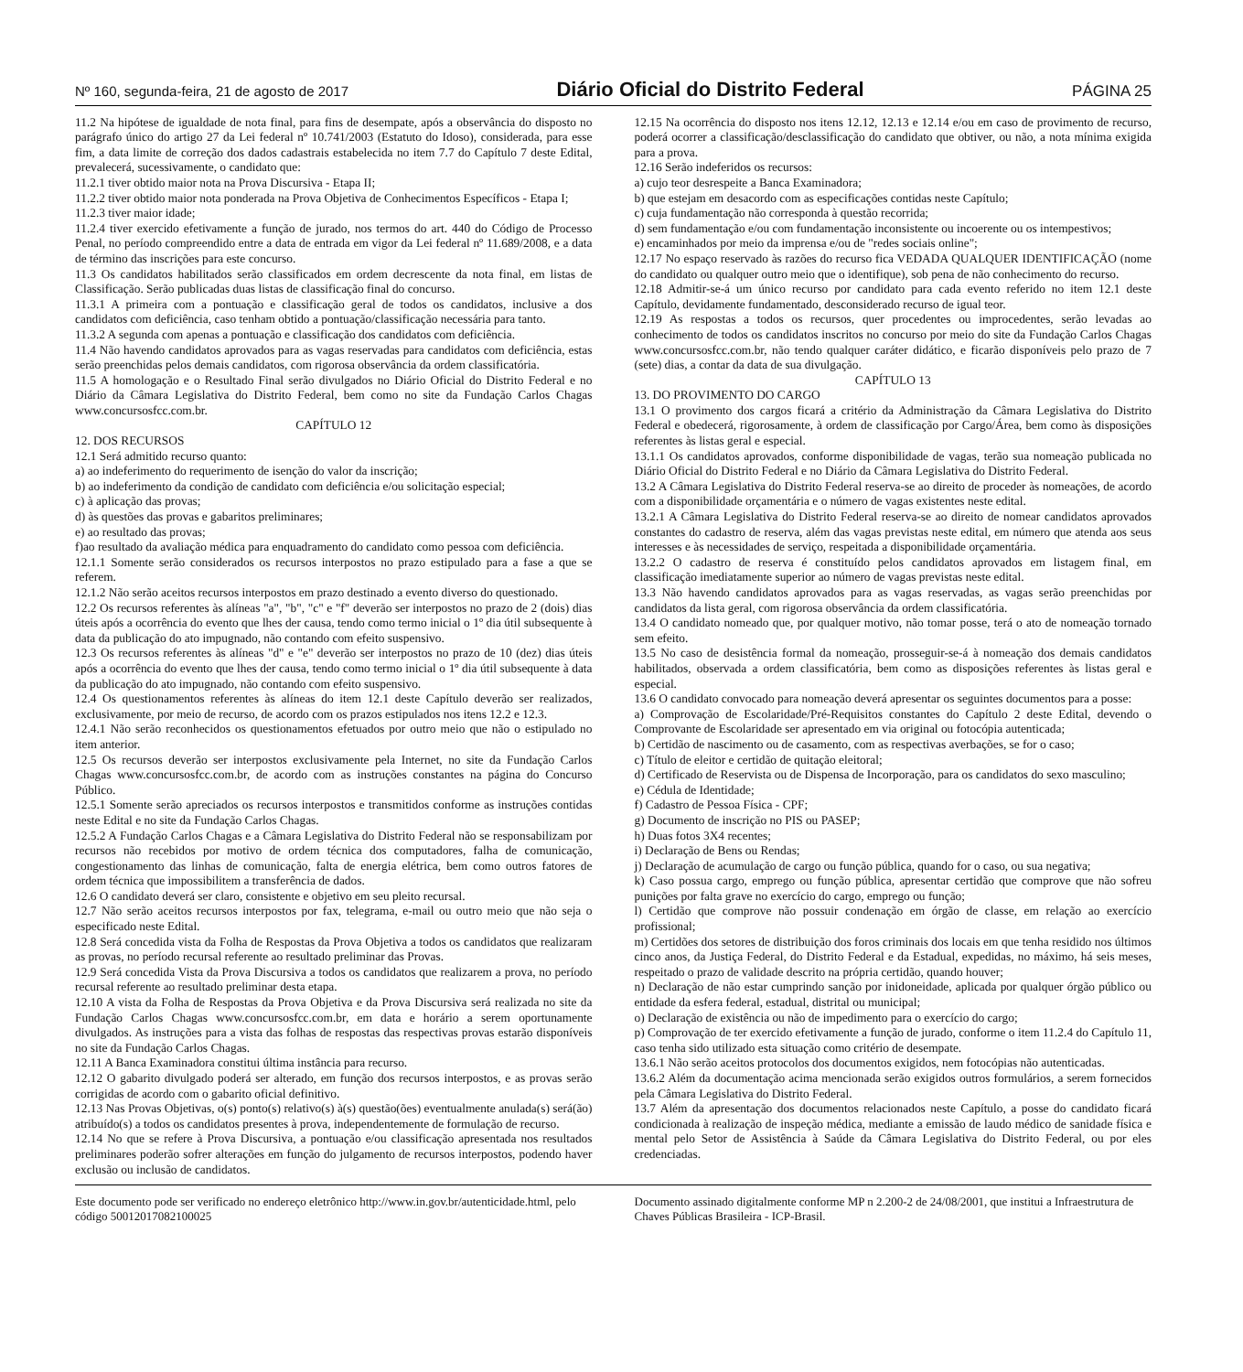Nº 160, segunda-feira, 21 de agosto de 2017 Diário Oficial do Distrito Federal PÁGINA 25
11.2 Na hipótese de igualdade de nota final, para fins de desempate, após a observância do disposto no parágrafo único do artigo 27 da Lei federal nº 10.741/2003 (Estatuto do Idoso), considerada, para esse fim, a data limite de correção dos dados cadastrais estabelecida no item 7.7 do Capítulo 7 deste Edital, prevalecerá, sucessivamente, o candidato que:
11.2.1 tiver obtido maior nota na Prova Discursiva - Etapa II;
11.2.2 tiver obtido maior nota ponderada na Prova Objetiva de Conhecimentos Específicos - Etapa I;
11.2.3 tiver maior idade;
11.2.4 tiver exercido efetivamente a função de jurado, nos termos do art. 440 do Código de Processo Penal, no período compreendido entre a data de entrada em vigor da Lei federal nº 11.689/2008, e a data de término das inscrições para este concurso.
11.3 Os candidatos habilitados serão classificados em ordem decrescente da nota final, em listas de Classificação. Serão publicadas duas listas de classificação final do concurso.
11.3.1 A primeira com a pontuação e classificação geral de todos os candidatos, inclusive a dos candidatos com deficiência, caso tenham obtido a pontuação/classificação necessária para tanto.
11.3.2 A segunda com apenas a pontuação e classificação dos candidatos com deficiência.
11.4 Não havendo candidatos aprovados para as vagas reservadas para candidatos com deficiência, estas serão preenchidas pelos demais candidatos, com rigorosa observância da ordem classificatória.
11.5 A homologação e o Resultado Final serão divulgados no Diário Oficial do Distrito Federal e no Diário da Câmara Legislativa do Distrito Federal, bem como no site da Fundação Carlos Chagas www.concursosfcc.com.br.
CAPÍTULO 12
12. DOS RECURSOS
12.1 Será admitido recurso quanto:
a) ao indeferimento do requerimento de isenção do valor da inscrição;
b) ao indeferimento da condição de candidato com deficiência e/ou solicitação especial;
c) à aplicação das provas;
d) às questões das provas e gabaritos preliminares;
e) ao resultado das provas;
f)ao resultado da avaliação médica para enquadramento do candidato como pessoa com deficiência.
12.1.1 Somente serão considerados os recursos interpostos no prazo estipulado para a fase a que se referem.
12.1.2 Não serão aceitos recursos interpostos em prazo destinado a evento diverso do questionado.
12.2 Os recursos referentes às alíneas "a", "b", "c" e "f" deverão ser interpostos no prazo de 2 (dois) dias úteis após a ocorrência do evento que lhes der causa, tendo como termo inicial o 1º dia útil subsequente à data da publicação do ato impugnado, não contando com efeito suspensivo.
12.3 Os recursos referentes às alíneas "d" e "e" deverão ser interpostos no prazo de 10 (dez) dias úteis após a ocorrência do evento que lhes der causa, tendo como termo inicial o 1º dia útil subsequente à data da publicação do ato impugnado, não contando com efeito suspensivo.
12.4 Os questionamentos referentes às alíneas do item 12.1 deste Capítulo deverão ser realizados, exclusivamente, por meio de recurso, de acordo com os prazos estipulados nos itens 12.2 e 12.3.
12.4.1 Não serão reconhecidos os questionamentos efetuados por outro meio que não o estipulado no item anterior.
12.5 Os recursos deverão ser interpostos exclusivamente pela Internet, no site da Fundação Carlos Chagas www.concursosfcc.com.br, de acordo com as instruções constantes na página do Concurso Público.
12.5.1 Somente serão apreciados os recursos interpostos e transmitidos conforme as instruções contidas neste Edital e no site da Fundação Carlos Chagas.
12.5.2 A Fundação Carlos Chagas e a Câmara Legislativa do Distrito Federal não se responsabilizam por recursos não recebidos por motivo de ordem técnica dos computadores, falha de comunicação, congestionamento das linhas de comunicação, falta de energia elétrica, bem como outros fatores de ordem técnica que impossibilitem a transferência de dados.
12.6 O candidato deverá ser claro, consistente e objetivo em seu pleito recursal.
12.7 Não serão aceitos recursos interpostos por fax, telegrama, e-mail ou outro meio que não seja o especificado neste Edital.
12.8 Será concedida vista da Folha de Respostas da Prova Objetiva a todos os candidatos que realizaram as provas, no período recursal referente ao resultado preliminar das Provas.
12.9 Será concedida Vista da Prova Discursiva a todos os candidatos que realizarem a prova, no período recursal referente ao resultado preliminar desta etapa.
12.10 A vista da Folha de Respostas da Prova Objetiva e da Prova Discursiva será realizada no site da Fundação Carlos Chagas www.concursosfcc.com.br, em data e horário a serem oportunamente divulgados. As instruções para a vista das folhas de respostas das respectivas provas estarão disponíveis no site da Fundação Carlos Chagas.
12.11 A Banca Examinadora constitui última instância para recurso.
12.12 O gabarito divulgado poderá ser alterado, em função dos recursos interpostos, e as provas serão corrigidas de acordo com o gabarito oficial definitivo.
12.13 Nas Provas Objetivas, o(s) ponto(s) relativo(s) à(s) questão(ões) eventualmente anulada(s) será(ão) atribuído(s) a todos os candidatos presentes à prova, independentemente de formulação de recurso.
12.14 No que se refere à Prova Discursiva, a pontuação e/ou classificação apresentada nos resultados preliminares poderão sofrer alterações em função do julgamento de recursos interpostos, podendo haver exclusão ou inclusão de candidatos.
12.15 Na ocorrência do disposto nos itens 12.12, 12.13 e 12.14 e/ou em caso de provimento de recurso, poderá ocorrer a classificação/desclassificação do candidato que obtiver, ou não, a nota mínima exigida para a prova.
12.16 Serão indeferidos os recursos:
a) cujo teor desrespeite a Banca Examinadora;
b) que estejam em desacordo com as especificações contidas neste Capítulo;
c) cuja fundamentação não corresponda à questão recorrida;
d) sem fundamentação e/ou com fundamentação inconsistente ou incoerente ou os intempestivos;
e) encaminhados por meio da imprensa e/ou de "redes sociais online";
12.17 No espaço reservado às razões do recurso fica VEDADA QUALQUER IDENTIFICAÇÃO (nome do candidato ou qualquer outro meio que o identifique), sob pena de não conhecimento do recurso.
12.18 Admitir-se-á um único recurso por candidato para cada evento referido no item 12.1 deste Capítulo, devidamente fundamentado, desconsiderado recurso de igual teor.
12.19 As respostas a todos os recursos, quer procedentes ou improcedentes, serão levadas ao conhecimento de todos os candidatos inscritos no concurso por meio do site da Fundação Carlos Chagas www.concursosfcc.com.br, não tendo qualquer caráter didático, e ficarão disponíveis pelo prazo de 7 (sete) dias, a contar da data de sua divulgação.
CAPÍTULO 13
13. DO PROVIMENTO DO CARGO
13.1 O provimento dos cargos ficará a critério da Administração da Câmara Legislativa do Distrito Federal e obedecerá, rigorosamente, à ordem de classificação por Cargo/Área, bem como às disposições referentes às listas geral e especial.
13.1.1 Os candidatos aprovados, conforme disponibilidade de vagas, terão sua nomeação publicada no Diário Oficial do Distrito Federal e no Diário da Câmara Legislativa do Distrito Federal.
13.2 A Câmara Legislativa do Distrito Federal reserva-se ao direito de proceder às nomeações, de acordo com a disponibilidade orçamentária e o número de vagas existentes neste edital.
13.2.1 A Câmara Legislativa do Distrito Federal reserva-se ao direito de nomear candidatos aprovados constantes do cadastro de reserva, além das vagas previstas neste edital, em número que atenda aos seus interesses e às necessidades de serviço, respeitada a disponibilidade orçamentária.
13.2.2 O cadastro de reserva é constituído pelos candidatos aprovados em listagem final, em classificação imediatamente superior ao número de vagas previstas neste edital.
13.3 Não havendo candidatos aprovados para as vagas reservadas, as vagas serão preenchidas por candidatos da lista geral, com rigorosa observância da ordem classificatória.
13.4 O candidato nomeado que, por qualquer motivo, não tomar posse, terá o ato de nomeação tornado sem efeito.
13.5 No caso de desistência formal da nomeação, prosseguir-se-á à nomeação dos demais candidatos habilitados, observada a ordem classificatória, bem como as disposições referentes às listas geral e especial.
13.6 O candidato convocado para nomeação deverá apresentar os seguintes documentos para a posse:
a) Comprovação de Escolaridade/Pré-Requisitos constantes do Capítulo 2 deste Edital, devendo o Comprovante de Escolaridade ser apresentado em via original ou fotocópia autenticada;
b) Certidão de nascimento ou de casamento, com as respectivas averbações, se for o caso;
c) Título de eleitor e certidão de quitação eleitoral;
d) Certificado de Reservista ou de Dispensa de Incorporação, para os candidatos do sexo masculino;
e) Cédula de Identidade;
f) Cadastro de Pessoa Física - CPF;
g) Documento de inscrição no PIS ou PASEP;
h) Duas fotos 3X4 recentes;
i) Declaração de Bens ou Rendas;
j) Declaração de acumulação de cargo ou função pública, quando for o caso, ou sua negativa;
k) Caso possua cargo, emprego ou função pública, apresentar certidão que comprove que não sofreu punições por falta grave no exercício do cargo, emprego ou função;
l) Certidão que comprove não possuir condenação em órgão de classe, em relação ao exercício profissional;
m) Certidões dos setores de distribuição dos foros criminais dos locais em que tenha residido nos últimos cinco anos, da Justiça Federal, do Distrito Federal e da Estadual, expedidas, no máximo, há seis meses, respeitado o prazo de validade descrito na própria certidão, quando houver;
n) Declaração de não estar cumprindo sanção por inidoneidade, aplicada por qualquer órgão público ou entidade da esfera federal, estadual, distrital ou municipal;
o) Declaração de existência ou não de impedimento para o exercício do cargo;
p) Comprovação de ter exercido efetivamente a função de jurado, conforme o item 11.2.4 do Capítulo 11, caso tenha sido utilizado esta situação como critério de desempate.
13.6.1 Não serão aceitos protocolos dos documentos exigidos, nem fotocópias não autenticadas.
13.6.2 Além da documentação acima mencionada serão exigidos outros formulários, a serem fornecidos pela Câmara Legislativa do Distrito Federal.
13.7 Além da apresentação dos documentos relacionados neste Capítulo, a posse do candidato ficará condicionada à realização de inspeção médica, mediante a emissão de laudo médico de sanidade física e mental pelo Setor de Assistência à Saúde da Câmara Legislativa do Distrito Federal, ou por eles credenciadas.
Este documento pode ser verificado no endereço eletrônico http://www.in.gov.br/autenticidade.html, pelo código 50012017082100025
Documento assinado digitalmente conforme MP n 2.200-2 de 24/08/2001, que institui a Infraestrutura de Chaves Públicas Brasileira - ICP-Brasil.